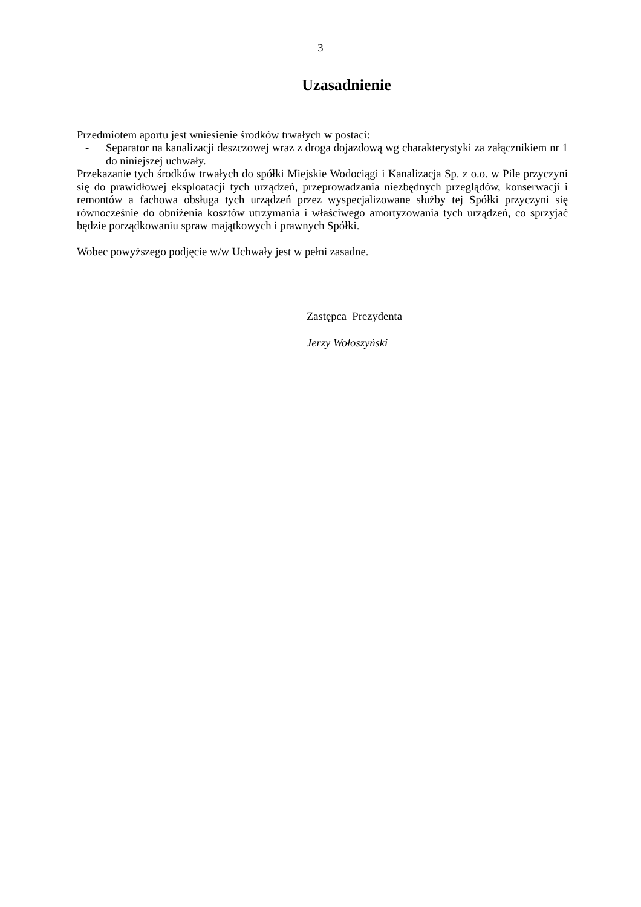3
Uzasadnienie
Przedmiotem aportu jest wniesienie środków trwałych w postaci:
- Separator na kanalizacji deszczowej wraz z droga dojazdową wg charakterystyki za załącznikiem nr 1 do niniejszej uchwały.
Przekazanie tych środków trwałych do spółki Miejskie Wodociągi i Kanalizacja Sp. z o.o. w Pile przyczyni się do prawidłowej eksploatacji tych urządzeń, przeprowadzania niezbędnych przeglądów, konserwacji i remontów a fachowa obsługa tych urządzeń przez wyspecjalizowane służby tej Spółki przyczyni się równocześnie do obniżenia kosztów utrzymania i właściwego amortyzowania tych urządzeń, co sprzyjać będzie porządkowaniu spraw majątkowych i prawnych Spółki.
Wobec powyższego podjęcie w/w Uchwały jest w pełni zasadne.
Zastępca Prezydenta
Jerzy Wołoszyński